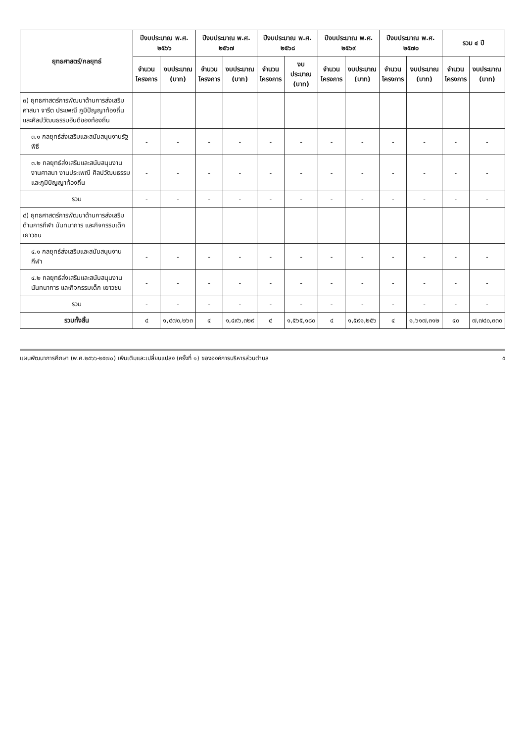| ยุทธศาสตร์/กลยุทธ์ | ปีงบประมาณ พ.ศ. ๒๕๖๖ | | ปีงบประมาณ พ.ศ. ๒๕๖๗ | | ปีงบประมาณ พ.ศ. ๒๕๖๘ | | ปีงบประมาณ พ.ศ. ๒๕๖๙ | | ปีงบประมาณ พ.ศ. ๒๕๗๐ | | รวม ๔ ปี | |
| --- | --- | --- | --- | --- | --- | --- | --- | --- | --- | --- | --- | --- |
| | จำนวน โครงการ | งบประมาณ (บาท) | จำนวน โครงการ | งบประมาณ (บาท) | จำนวน โครงการ | งบประมาณ (บาท) | จำนวน โครงการ | งบประมาณ (บาท) | จำนวน โครงการ | งบประมาณ (บาท) | จำนวน โครงการ | งบประมาณ (บาท) |
| ๓) ยุทธศาสตร์การพัฒนาด้านการส่งเสริมศาสนา จารีต ประเพณี ภูมิปัญญาท้องถิ่น และศิลปวัฒนธรรมอันดีของท้องถิ่น | | | | | | | | | | | | |
| ๓.๑ กลยุทธ์ส่งเสริมและสนับสนุนงานรัฐพิธี | - | - | - | - | - | - | - | - | - | - | - | - |
| ๓.๒ กลยุทธ์ส่งเสริมและสนับสนุนงาน งานศาสนา งานประเพณี ศิลปวัฒนธรรม และภูมิปัญญาท้องถิ่น | - | - | - | - | - | - | - | - | - | - | - | - |
| รวม | - | - | - | - | - | - | - | - | - | - | - | - |
| ๔) ยุทธศาสตร์การพัฒนาด้านการส่งเสริมด้านการกีฬา นันทนาการ และกิจกรรมเด็ก เยาวชน | | | | | | | | | | | | |
| ๔.๑ กลยุทธ์ส่งเสริมและสนับสนุนงานกีฬา | - | - | - | - | - | - | - | - | - | - | - | - |
| ๔.๒ กลยุทธ์ส่งเสริมและสนับสนุนงานนันทนาการ และกิจกรรมเด็ก เยาวชน | - | - | - | - | - | - | - | - | - | - | - | - |
| รวม | - | - | - | - | - | - | - | - | - | - | - | - |
| รวมทั้งสิ้น | ๔ | ๑,๔๗๐,๒๖๓ | ๔ | ๑,๔๙๖,๓๒๙ | ๔ | ๑,๕๖๕,๑๘๐ | ๔ | ๑,๕๙๑,๒๕๖ | ๔ | ๑,๖๑๗,๓๑๒ | ๔๐ | ๗,๗๔๐,๓๓๐ |
แผนพัฒนาการศึกษา (พ.ศ.๒๕๖๖-๒๕๗๐) เพิ่มเติมและเปลี่ยนแปลง (ครั้งที่ ๑) ขององค์การบริหารส่วนตำบล ๕